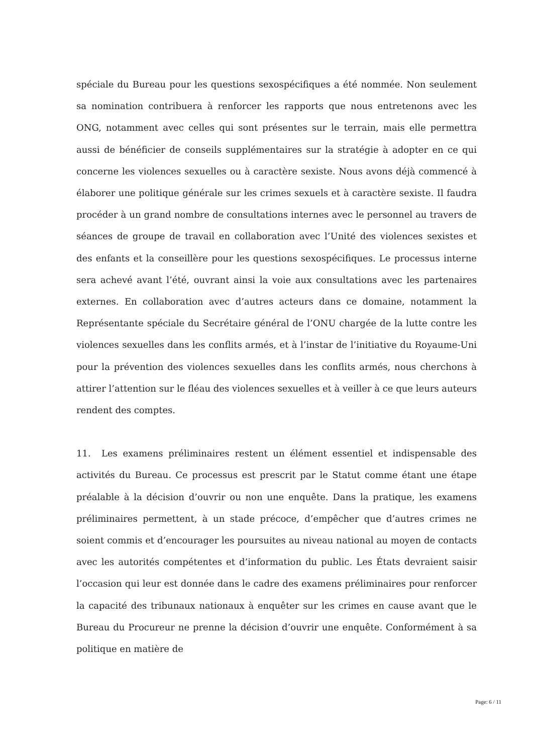spéciale du Bureau pour les questions sexospécifiques a été nommée. Non seulement sa nomination contribuera à renforcer les rapports que nous entretenons avec les ONG, notamment avec celles qui sont présentes sur le terrain, mais elle permettra aussi de bénéficier de conseils supplémentaires sur la stratégie à adopter en ce qui concerne les violences sexuelles ou à caractère sexiste. Nous avons déjà commencé à élaborer une politique générale sur les crimes sexuels et à caractère sexiste. Il faudra procéder à un grand nombre de consultations internes avec le personnel au travers de séances de groupe de travail en collaboration avec l’Unité des violences sexistes et des enfants et la conseillère pour les questions sexospécifiques. Le processus interne sera achevé avant l’été, ouvrant ainsi la voie aux consultations avec les partenaires externes. En collaboration avec d’autres acteurs dans ce domaine, notamment la Représentante spéciale du Secrétaire général de l’ONU chargée de la lutte contre les violences sexuelles dans les conflits armés, et à l’instar de l’initiative du Royaume-Uni pour la prévention des violences sexuelles dans les conflits armés, nous cherchons à attirer l’attention sur le fléau des violences sexuelles et à veiller à ce que leurs auteurs rendent des comptes.
11. Les examens préliminaires restent un élément essentiel et indispensable des activités du Bureau. Ce processus est prescrit par le Statut comme étant une étape préalable à la décision d’ouvrir ou non une enquête. Dans la pratique, les examens préliminaires permettent, à un stade précoce, d’empêcher que d’autres crimes ne soient commis et d’encourager les poursuites au niveau national au moyen de contacts avec les autorités compétentes et d’information du public. Les États devraient saisir l’occasion qui leur est donnée dans le cadre des examens préliminaires pour renforcer la capacité des tribunaux nationaux à enquêter sur les crimes en cause avant que le Bureau du Procureur ne prenne la décision d’ouvrir une enquête. Conformément à sa politique en matière de
Page: 6 / 11